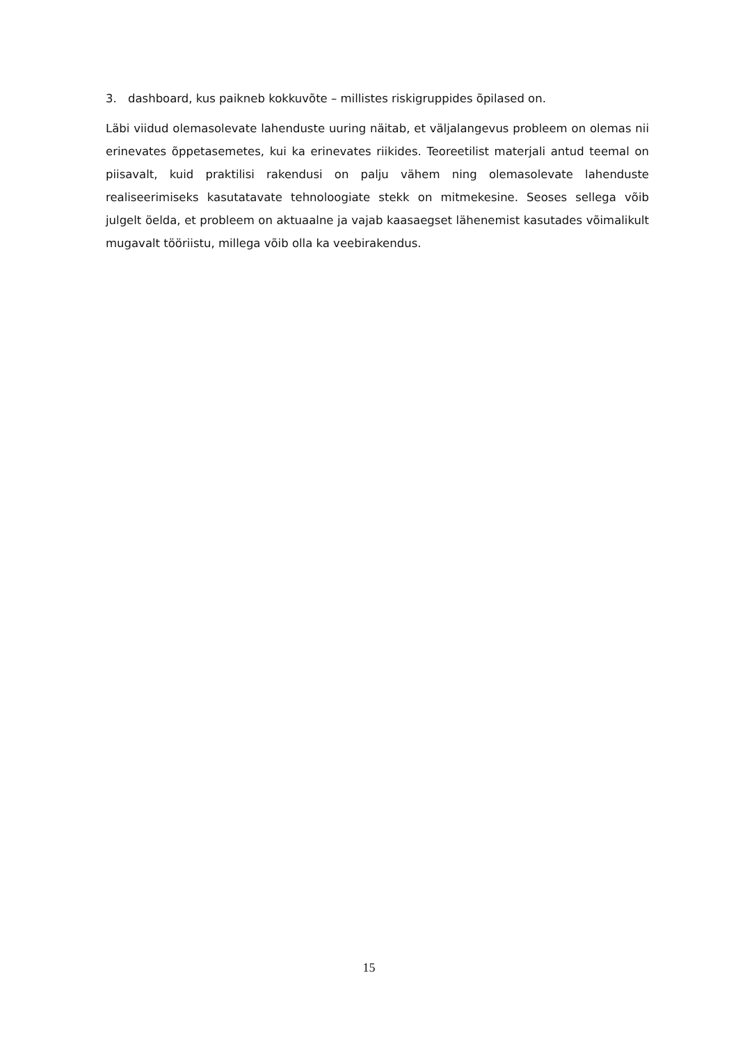3. dashboard, kus paikneb kokkuvõte – millistes riskigruppides õpilased on.
Läbi viidud olemasolevate lahenduste uuring näitab, et väljalangevus probleem on olemas nii erinevates õppetasemetes, kui ka erinevates riikides. Teoreetilist materjali antud teemal on piisavalt, kuid praktilisi rakendusi on palju vähem ning olemasolevate lahenduste realiseerimiseks kasutatavate tehnoloogiate stekk on mitmekesine. Seoses sellega võib julgelt öelda, et probleem on aktuaalne ja vajab kaasaegset lähenemist kasutades võimalikult mugavalt tööriistu, millega võib olla ka veebirakendus.
15